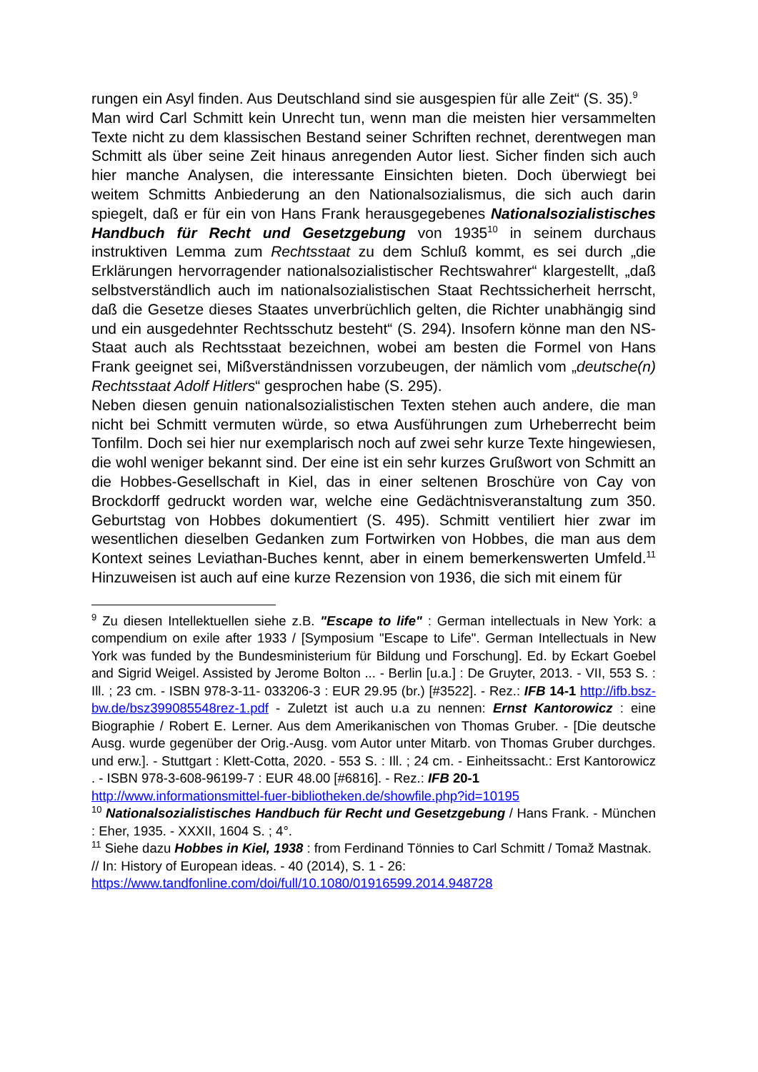rungen ein Asyl finden. Aus Deutschland sind sie ausgespien für alle Zeit“ (S. 35).<sup>9</sup>
Man wird Carl Schmitt kein Unrecht tun, wenn man die meisten hier versammelten Texte nicht zu dem klassischen Bestand seiner Schriften rechnet, derentwegen man Schmitt als über seine Zeit hinaus anregenden Autor liest. Sicher finden sich auch hier manche Analysen, die interessante Einsichten bieten. Doch überwiegt bei weitem Schmitts Anbiederung an den Nationalsozialismus, die sich auch darin spiegelt, daß er für ein von Hans Frank herausgegebenes Nationalsozialistisches Handbuch für Recht und Gesetzgebung von 1935<sup>10</sup> in seinem durchaus instruktiven Lemma zum Rechtsstaat zu dem Schluß kommt, es sei durch „die Erklärungen hervorragender nationalsozialistischer Rechtswahrer“ klargestellt, „daß selbstverständlich auch im nationalsozialistischen Staat Rechtssicherheit herrscht, daß die Gesetze dieses Staates unverbrüchlich gelten, die Richter unabhängig sind und ein ausgedehnter Rechtsschutz besteht“ (S. 294). Insofern könne man den NS-Staat auch als Rechtsstaat bezeichnen, wobei am besten die Formel von Hans Frank geeignet sei, Mißverständnissen vorzubeugen, der nämlich vom „deutsche(n) Rechtsstaat Adolf Hitlers“ gesprochen habe (S. 295).
Neben diesen genuin nationalsozialistischen Texten stehen auch andere, die man nicht bei Schmitt vermuten würde, so etwa Ausführungen zum Urheberrecht beim Tonfilm. Doch sei hier nur exemplarisch noch auf zwei sehr kurze Texte hingewiesen, die wohl weniger bekannt sind. Der eine ist ein sehr kurzes Grußwort von Schmitt an die Hobbes-Gesellschaft in Kiel, das in einer seltenen Broschüre von Cay von Brockdorff gedruckt worden war, welche eine Gedächtnisveranstaltung zum 350. Geburtstag von Hobbes dokumentiert (S. 495). Schmitt ventiliert hier zwar im wesentlichen dieselben Gedanken zum Fortwirken von Hobbes, die man aus dem Kontext seines Leviathan-Buches kennt, aber in einem bemerkenswerten Umfeld.<sup>11</sup> Hinzuweisen ist auch auf eine kurze Rezension von 1936, die sich mit einem für
<sup>9</sup> Zu diesen Intellektuellen siehe z.B. "Escape to life" : German intellectuals in New York: a compendium on exile after 1933 / [Symposium "Escape to Life". German Intellectuals in New York was funded by the Bundesministerium für Bildung und Forschung]. Ed. by Eckart Goebel and Sigrid Weigel. Assisted by Jerome Bolton ... - Berlin [u.a.] : De Gruyter, 2013. - VII, 553 S. : Ill. ; 23 cm. - ISBN 978-3-11- 033206-3 : EUR 29.95 (br.) [#3522]. - Rez.: IFB 14-1 http://ifb.bsz-bw.de/bsz399085548rez-1.pdf - Zuletzt ist auch u.a zu nennen: Ernst Kantorowicz : eine Biographie / Robert E. Lerner. Aus dem Amerikanischen von Thomas Gruber. - [Die deutsche Ausg. wurde gegenüber der Orig.-Ausg. vom Autor unter Mitarb. von Thomas Gruber durchges. und erw.]. - Stuttgart : Klett-Cotta, 2020. - 553 S. : Ill. ; 24 cm. - Einheitssacht.: Erst Kantorowicz . - ISBN 978-3-608-96199-7 : EUR 48.00 [#6816]. - Rez.: IFB 20-1
http://www.informationsmittel-fuer-bibliotheken.de/showfile.php?id=10195
<sup>10</sup> Nationalsozialistisches Handbuch für Recht und Gesetzgebung / Hans Frank. - München : Eher, 1935. - XXXII, 1604 S. ; 4°.
<sup>11</sup> Siehe dazu Hobbes in Kiel, 1938 : from Ferdinand Tönnies to Carl Schmitt / Tomaž Mastnak. // In: History of European ideas. - 40 (2014), S. 1 - 26:
https://www.tandfonline.com/doi/full/10.1080/01916599.2014.948728